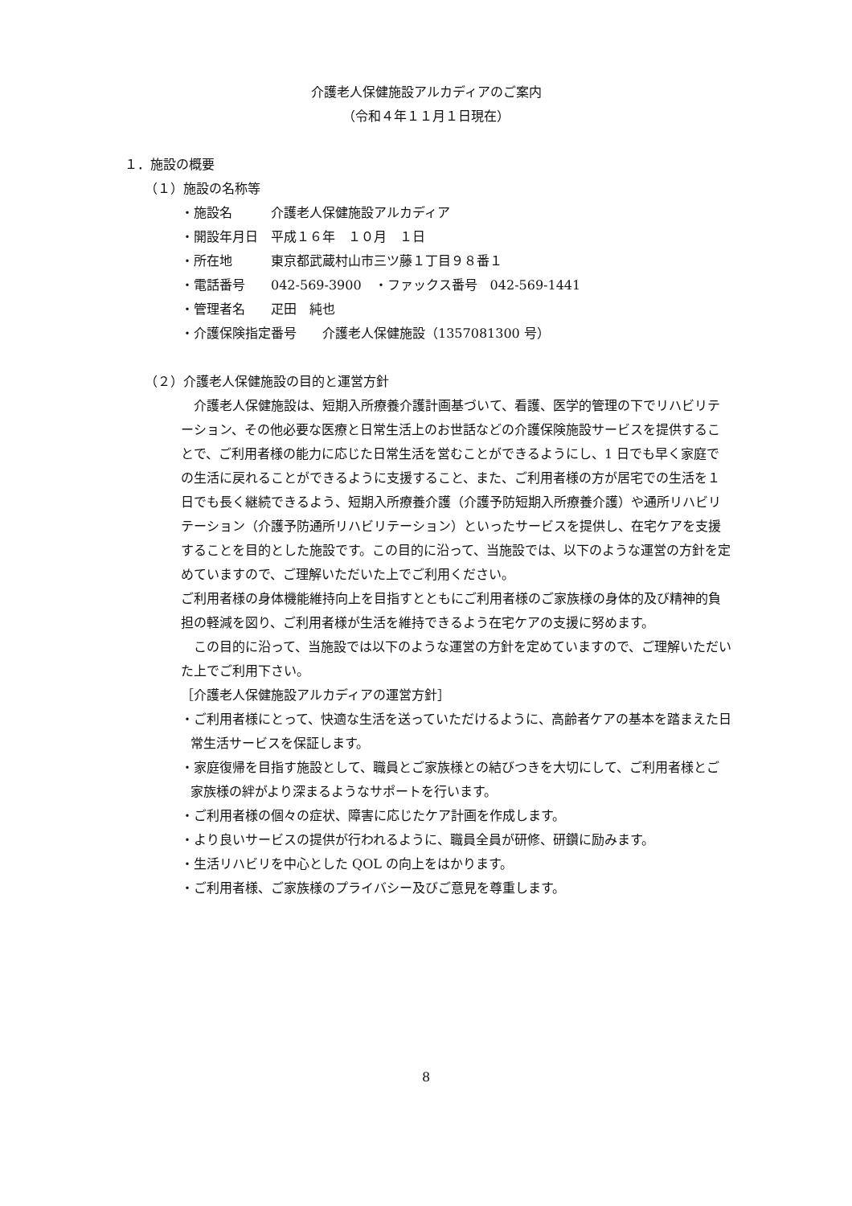介護老人保健施設アルカディアのご案内
（令和４年１１月１日現在）
１．施設の概要
（１）施設の名称等
・施設名 介護老人保健施設アルカディア
・開設年月日 平成１６年　１０月　１日
・所在地 東京都武蔵村山市三ツ藤１丁目９８番１
・電話番号 042-569-3900　・ファックス番号　042-569-1441
・管理者名 疋田　純也
・介護保険指定番号　　介護老人保健施設（1357081300 号）
（２）介護老人保健施設の目的と運営方針
　介護老人保健施設は、短期入所療養介護計画基づいて、看護、医学的管理の下でリハビリテーション、その他必要な医療と日常生活上のお世話などの介護保険施設サービスを提供することで、ご利用者様の能力に応じた日常生活を営むことができるようにし、1 日でも早く家庭での生活に戻れることができるように支援すること、また、ご利用者様の方が居宅での生活を１日でも長く継続できるよう、短期入所療養介護（介護予防短期入所療養介護）や通所リハビリテーション（介護予防通所リハビリテーション）といったサービスを提供し、在宅ケアを支援することを目的とした施設です。この目的に沿って、当施設では、以下のような運営の方針を定めていますので、ご理解いただいた上でご利用ください。
ご利用者様の身体機能維持向上を目指すとともにご利用者様のご家族様の身体的及び精神的負担の軽減を図り、ご利用者様が生活を維持できるよう在宅ケアの支援に努めます。
　この目的に沿って、当施設では以下のような運営の方針を定めていますので、ご理解いただいた上でご利用下さい。
［介護老人保健施設アルカディアの運営方針］
・ご利用者様にとって、快適な生活を送っていただけるように、高齢者ケアの基本を踏まえた日常生活サービスを保証します。
・家庭復帰を目指す施設として、職員とご家族様との結びつきを大切にして、ご利用者様とご家族様の絆がより深まるようなサポートを行います。
・ご利用者様の個々の症状、障害に応じたケア計画を作成します。
・より良いサービスの提供が行われるように、職員全員が研修、研鑽に励みます。
・生活リハビリを中心とした QOL の向上をはかります。
・ご利用者様、ご家族様のプライバシー及びご意見を尊重します。
8